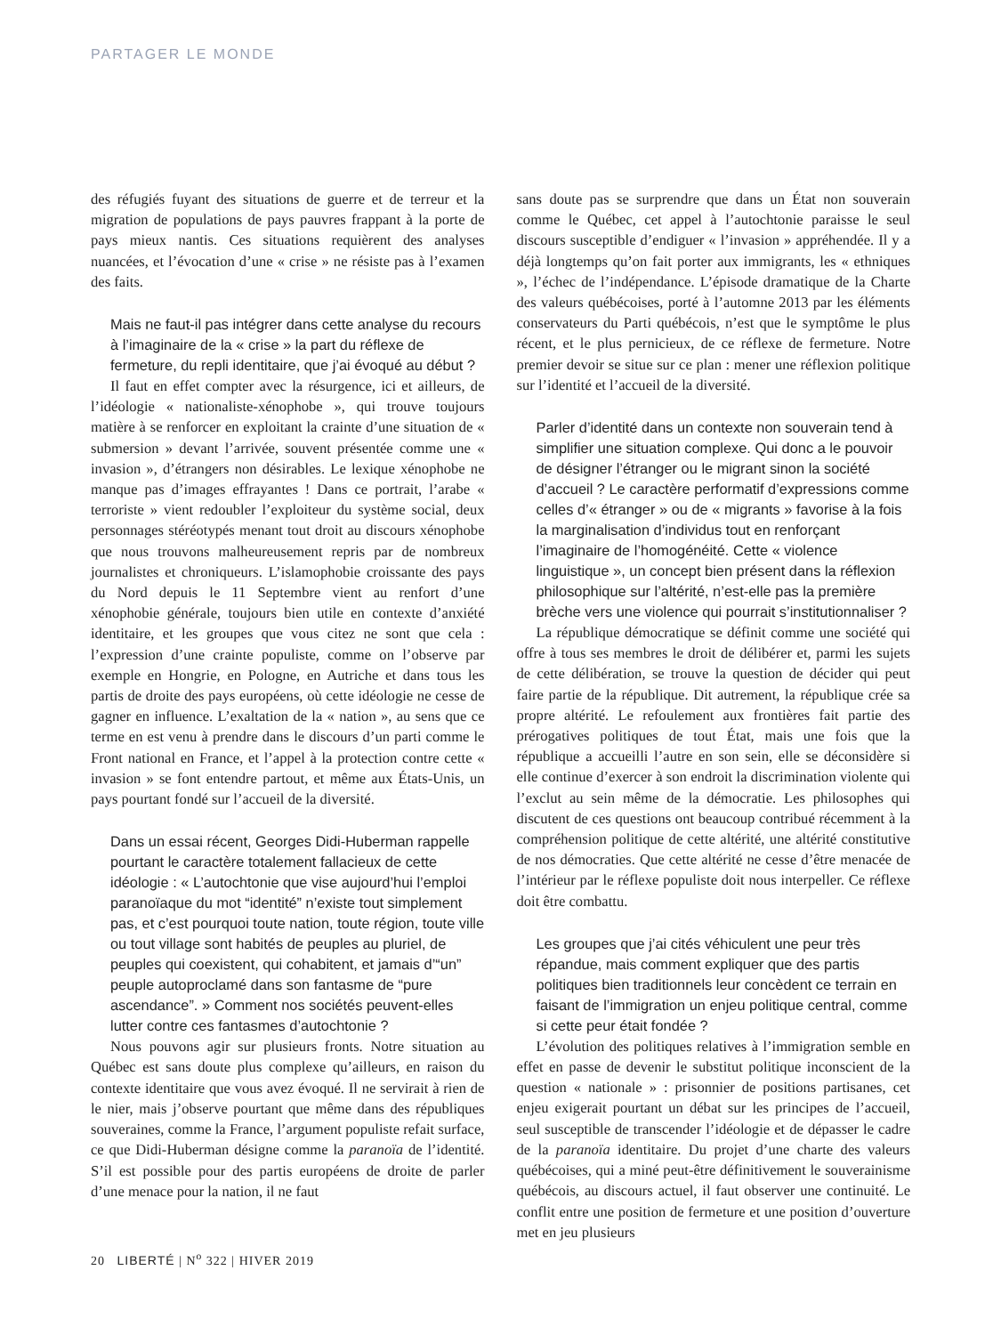PARTAGER LE MONDE
des réfugiés fuyant des situations de guerre et de terreur et la migration de populations de pays pauvres frappant à la porte de pays mieux nantis. Ces situations requièrent des analyses nuancées, et l’évocation d’une « crise » ne résiste pas à l’examen des faits.
Mais ne faut-il pas intégrer dans cette analyse du recours à l’imaginaire de la « crise » la part du réflexe de fermeture, du repli identitaire, que j’ai évoqué au début ?
Il faut en effet compter avec la résurgence, ici et ailleurs, de l’idéologie « nationaliste-xénophobe », qui trouve toujours matière à se renforcer en exploitant la crainte d’une situation de « submersion » devant l’arrivée, souvent présentée comme une « invasion », d’étrangers non désirables. Le lexique xénophobe ne manque pas d’images effrayantes ! Dans ce portrait, l’arabe « terroriste » vient redoubler l’exploiteur du système social, deux personnages stéréotypés menant tout droit au discours xénophobe que nous trouvons malheureusement repris par de nombreux journalistes et chroniqueurs. L’islamophobie croissante des pays du Nord depuis le 11 Septembre vient au renfort d’une xénophobie générale, toujours bien utile en contexte d’anxiété identitaire, et les groupes que vous citez ne sont que cela : l’expression d’une crainte populiste, comme on l’observe par exemple en Hongrie, en Pologne, en Autriche et dans tous les partis de droite des pays européens, où cette idéologie ne cesse de gagner en influence. L’exaltation de la « nation », au sens que ce terme en est venu à prendre dans le discours d’un parti comme le Front national en France, et l’appel à la protection contre cette « invasion » se font entendre partout, et même aux États-Unis, un pays pourtant fondé sur l’accueil de la diversité.
Dans un essai récent, Georges Didi-Huberman rappelle pourtant le caractère totalement fallacieux de cette idéologie : « L’autochtonie que vise aujourd’hui l’emploi paranoïaque du mot “identité” n’existe tout simplement pas, et c’est pourquoi toute nation, toute région, toute ville ou tout village sont habités de peuples au pluriel, de peuples qui coexistent, qui cohabitent, et jamais d’“un” peuple autoproclamé dans son fantasme de “pure ascendance”. » Comment nos sociétés peuvent-elles lutter contre ces fantasmes d’autochtonie ?
Nous pouvons agir sur plusieurs fronts. Notre situation au Québec est sans doute plus complexe qu’ailleurs, en raison du contexte identitaire que vous avez évoqué. Il ne servirait à rien de le nier, mais j’observe pourtant que même dans des républiques souveraines, comme la France, l’argument populiste refait surface, ce que Didi-Huberman désigne comme la paranoïa de l’identité. S’il est possible pour des partis européens de droite de parler d’une menace pour la nation, il ne faut
sans doute pas se surprendre que dans un État non souverain comme le Québec, cet appel à l’autochtonie paraisse le seul discours susceptible d’endiguer « l’invasion » appréhendée. Il y a déjà longtemps qu’on fait porter aux immigrants, les « ethniques », l’échec de l’indépendance. L’épisode dramatique de la Charte des valeurs québécoises, porté à l’automne 2013 par les éléments conservateurs du Parti québécois, n’est que le symptôme le plus récent, et le plus pernicieux, de ce réflexe de fermeture. Notre premier devoir se situe sur ce plan : mener une réflexion politique sur l’identité et l’accueil de la diversité.
Parler d’identité dans un contexte non souverain tend à simplifier une situation complexe. Qui donc a le pouvoir de désigner l’étranger ou le migrant sinon la société d’accueil ? Le caractère performatif d’expressions comme celles d’« étranger » ou de « migrants » favorise à la fois la marginalisation d’individus tout en renforçant l’imaginaire de l’homogénéité. Cette « violence linguistique », un concept bien présent dans la réflexion philosophique sur l’altérité, n’est-elle pas la première brèche vers une violence qui pourrait s’institutionnaliser ?
La république démocratique se définit comme une société qui offre à tous ses membres le droit de délibérer et, parmi les sujets de cette délibération, se trouve la question de décider qui peut faire partie de la république. Dit autrement, la république crée sa propre altérité. Le refoulement aux frontières fait partie des prérogatives politiques de tout État, mais une fois que la république a accueilli l’autre en son sein, elle se déconsidère si elle continue d’exercer à son endroit la discrimination violente qui l’exclut au sein même de la démocratie. Les philosophes qui discutent de ces questions ont beaucoup contribué récemment à la compréhension politique de cette altérité, une altérité constitutive de nos démocraties. Que cette altérité ne cesse d’être menacée de l’intérieur par le réflexe populiste doit nous interpeller. Ce réflexe doit être combattu.
Les groupes que j’ai cités véhiculent une peur très répandue, mais comment expliquer que des partis politiques bien traditionnels leur concèdent ce terrain en faisant de l’immigration un enjeu politique central, comme si cette peur était fondée ?
L’évolution des politiques relatives à l’immigration semble en effet en passe de devenir le substitut politique inconscient de la question « nationale » : prisonnier de positions partisanes, cet enjeu exigerait pourtant un débat sur les principes de l’accueil, seul susceptible de transcender l’idéologie et de dépasser le cadre de la paranoïa identitaire. Du projet d’une charte des valeurs québécoises, qui a miné peut-être définitivement le souverainisme québécois, au discours actuel, il faut observer une continuité. Le conflit entre une position de fermeture et une position d’ouverture met en jeu plusieurs
20 LIBERTÉ | N<sup>o</sup> 322 | HIVER 2019